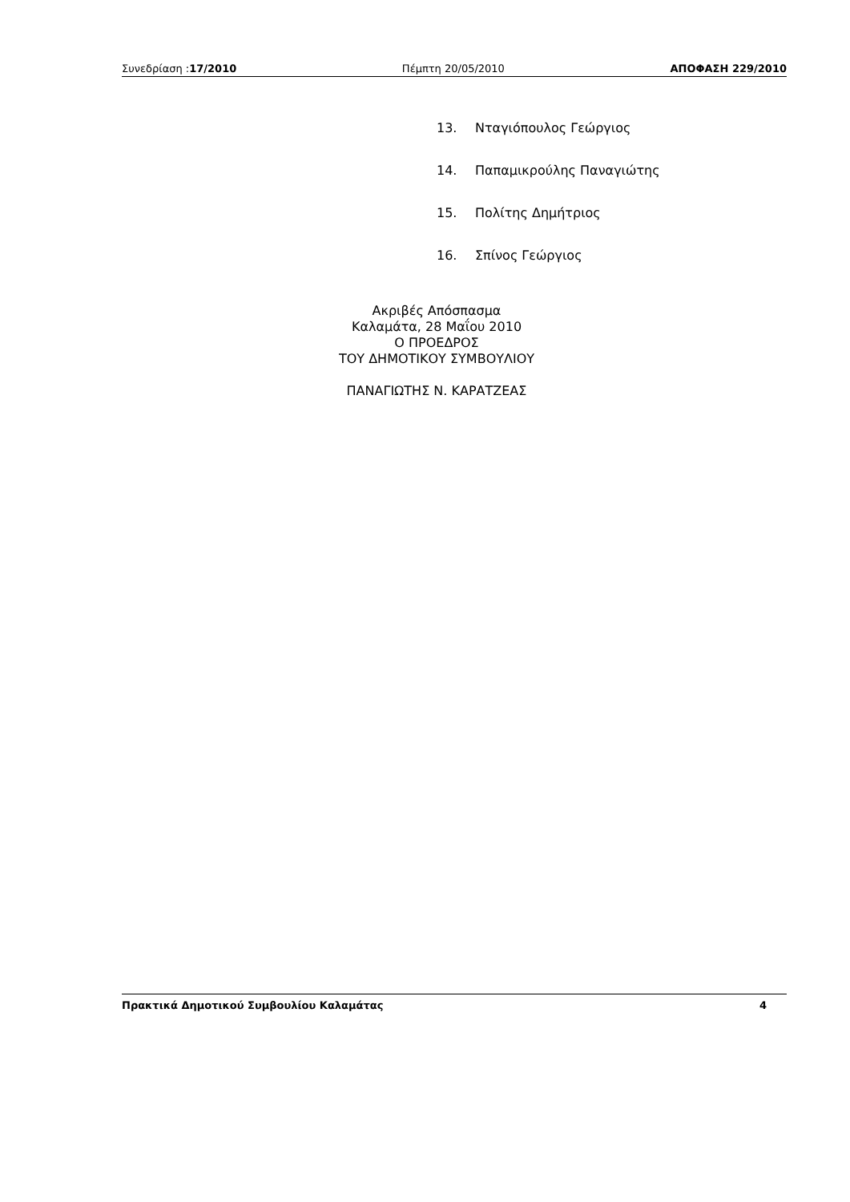Συνεδρίαση :17/2010 Πέμπτη 20/05/2010 ΑΠΟΦΑΣΗ 229/2010
13. Νταγιόπουλος Γεώργιος
14. Παπαμικρούλης Παναγιώτης
15. Πολίτης Δημήτριος
16. Σπίνος Γεώργιος
Ακριβές Απόσπασμα
Καλαμάτα, 28 Μαΐου 2010
Ο ΠΡΟΕΔΡΟΣ
ΤΟΥ ΔΗΜΟΤΙΚΟΥ ΣΥΜΒΟΥΛΙΟΥ
ΠΑΝΑΓΙΩΤΗΣ Ν. ΚΑΡΑΤΖΕΑΣ
Πρακτικά Δημοτικού Συμβουλίου Καλαμάτας 4